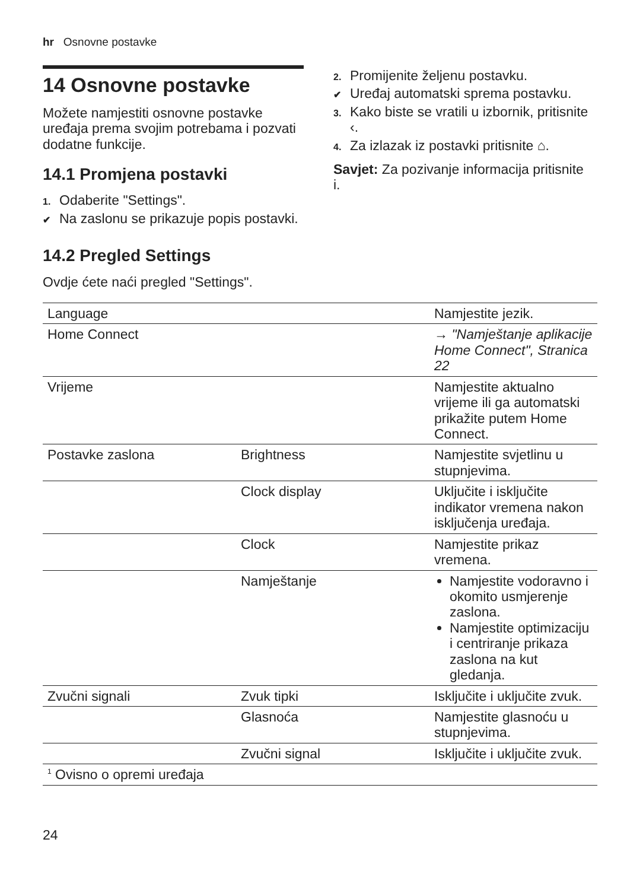hr Osnovne postavke
14 Osnovne postavke
Možete namjestiti osnovne postavke uređaja prema svojim potrebama i pozvati dodatne funkcije.
14.1 Promjena postavki
1. Odaberite "Settings".
✔ Na zaslonu se prikazuje popis postavki.
2. Promijenite željenu postavku.
✔ Uređaj automatski sprema postavku.
3. Kako biste se vratili u izbornik, pritisnite ‹.
4. Za izlazak iz postavki pritisnite ⌂.
Savjet: Za pozivanje informacija pritisnite i.
14.2 Pregled Settings
Ovdje ćete naći pregled "Settings".
| Language | | Namjestite jezik. |
| Home Connect | | → "Namještanje aplikacije Home Connect", Stranica 22 |
| Vrijeme | | Namjestite aktualno vrijeme ili ga automatski prikažite putem Home Connect. |
| Postavke zaslona | Brightness | Namjestite svjetlinu u stupnjevima. |
| | Clock display | Uključite i isključite indikator vremena nakon isključenja uređaja. |
| | Clock | Namjestite prikaz vremena. |
| | Namještanje | Namjestite vodoravno i okomito usmjerenje zaslona. Namjestite optimizaciju i centriranje prikaza zaslona na kut gledanja. |
| Zvučni signali | Zvuk tipki | Isključite i uključite zvuk. |
| | Glasnoća | Namjestite glasnoću u stupnjevima. |
| | Zvučni signal | Isključite i uključite zvuk. |
| <sup>1</sup> Ovisno o opremi uređaja | | |
24